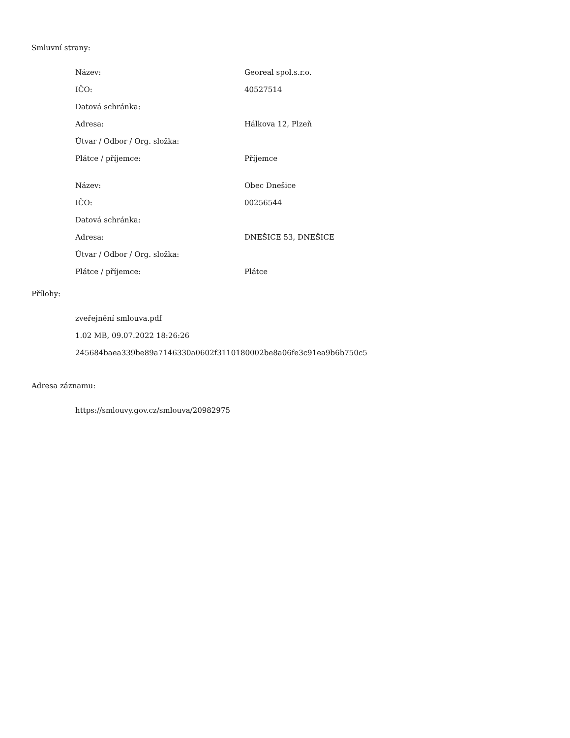Smluvní strany:
| Název: | Georeal spol.s.r.o. |
| IČO: | 40527514 |
| Datová schránka: | |
| Adresa: | Hálkova 12, Plzeň |
| Útvar / Odbor / Org. složka: | |
| Plátce / příjemce: | Příjemce |
| Název: | Obec Dnešice |
| IČO: | 00256544 |
| Datová schránka: | |
| Adresa: | DNEŠICE 53, DNEŠICE |
| Útvar / Odbor / Org. složka: | |
| Plátce / příjemce: | Plátce |
Přílohy:
zveřejnění smlouva.pdf
1.02 MB, 09.07.2022 18:26:26
245684baea339be89a7146330a0602f3110180002be8a06fe3c91ea9b6b750c5
Adresa záznamu:
https://smlouvy.gov.cz/smlouva/20982975